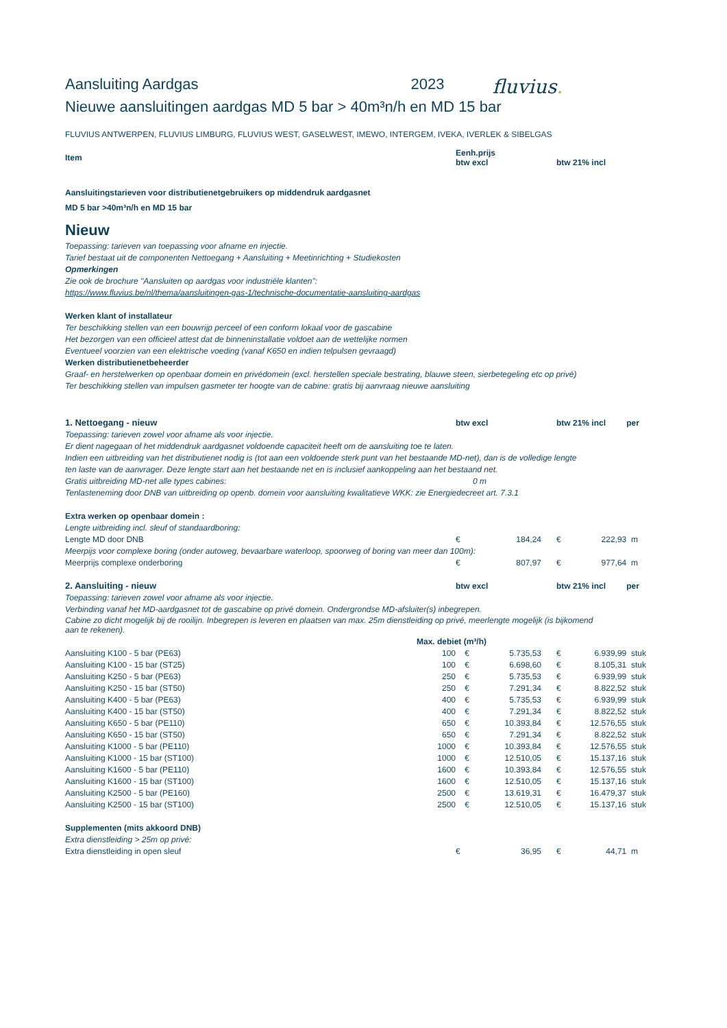Aansluiting Aardgas 2023 fluvius.
Nieuwe aansluitingen aardgas MD 5 bar > 40m³n/h en MD 15 bar
FLUVIUS ANTWERPEN, FLUVIUS LIMBURG, FLUVIUS WEST, GASELWEST, IMEWO, INTERGEM, IVEKA, IVERLEK & SIBELGAS
| Item | | Eenh.prijs btw excl | | | btw 21% incl | | |
| --- | --- | --- | --- | --- | --- | --- | --- |
| Aansluitingstarieven voor distributienetgebruikers op middendruk aardgasnet | | | | | | | |
| MD 5 bar >40m³n/h en MD 15 bar | | | | | | | |
| Nieuw | | | | | | | |
| Toepassing: tarieven van toepassing voor afname en injectie. | | | | | | | |
| Tarief bestaat uit de componenten Nettoegang + Aansluiting + Meetinrichting + Studiekosten | | | | | | | |
| Opmerkingen | | | | | | | |
| Zie ook de brochure "Aansluiten op aardgas voor industriële klanten": | | | | | | | |
| https://www.fluvius.be/nl/thema/aansluitingen-gas-1/technische-documentatie-aansluiting-aardgas | | | | | | | |
| Werken klant of installateur | | | | | | | |
| Ter beschikking stellen van een bouwrijp perceel of een conform lokaal voor de gascabine | | | | | | | |
| Het bezorgen van een officieel attest dat de binneninstallatie voldoet aan de wettelijke normen | | | | | | | |
| Eventueel voorzien van een elektrische voeding (vanaf K650 en indien telpulsen gevraagd) | | | | | | | |
| Werken distributienetbeheerder | | | | | | | |
| Graaf- en herstelwerken op openbaar domein en privédomein (excl. herstellen speciale bestrating, blauwe steen, sierbetegeling etc op privé) | | | | | | | |
| Ter beschikking stellen van impulsen gasmeter ter hoogte van de cabine: gratis bij aanvraag nieuwe aansluiting | | | | | | | |
| 1. Nettoegang - nieuw | | btw excl | | | btw 21% incl | | per |
| Toepassing: tarieven zowel voor afname als voor injectie. | | | | | | | |
| Er dient nagegaan of het middendruk aardgasnet voldoende capaciteit heeft om de aansluiting toe te laten. | | | | | | | |
| Indien een uitbreiding van het distributienet nodig is (tot aan een voldoende sterk punt van het bestaande MD-net), dan is de volledige lengte | | | | | | | |
| ten laste van de aanvrager. Deze lengte start aan het bestaande net en is inclusief aankoppeling aan het bestaand net. | | | | | | | |
| Gratis uitbreiding MD-net alle types cabines: | 0 m | | | | | | |
| Tenlasteneming door DNB van uitbreiding op openb. domein voor aansluiting kwalitatieve WKK: zie Energiedecreet art. 7.3.1 | | | | | | | |
| Extra werken op openbaar domein : | | | | | | | |
| Lengte uitbreiding incl. sleuf of standaardboring: | | | | | | | |
| Lengte MD door DNB | | € | 184,24 | | € 222,93 | | m |
| Meerpijs voor complexe boring (onder autoweg, bevaarbare waterloop, spoorweg of boring van meer dan 100m): | | | | | | | |
| Meerprijs complexe onderboring | | € | 807,97 | | € 977,64 | | m |
| 2. Aansluiting - nieuw | | btw excl | | | btw 21% incl | | per |
| Toepassing: tarieven zowel voor afname als voor injectie. | | | | | | | |
| Verbinding vanaf het MD-aardgasnet tot de gascabine op privé domein. Ondergrondse MD-afsluiter(s) inbegrepen. | | | | | | | |
| Cabine zo dicht mogelijk bij de rooilijn. Inbegrepen is leveren en plaatsen van max. 25m dienstleiding op privé, meerlengte mogelijk (is bijkomend aan te rekenen). | | | | | | | |
| Max. debiet (m³/h) | | | | | | | |
| Aansluiting K100 - 5 bar (PE63) | 100 | € | 5.735,53 | | € 6.939,99 | | stuk |
| Aansluiting K100 - 15 bar (ST25) | 100 | € | 6.698,60 | | € 8.105,31 | | stuk |
| Aansluiting K250 - 5 bar (PE63) | 250 | € | 5.735,53 | | € 6.939,99 | | stuk |
| Aansluiting K250 - 15 bar (ST50) | 250 | € | 7.291,34 | | € 8.822,52 | | stuk |
| Aansluiting K400 - 5 bar (PE63) | 400 | € | 5.735,53 | | € 6.939,99 | | stuk |
| Aansluiting K400 - 15 bar (ST50) | 400 | € | 7.291,34 | | € 8.822,52 | | stuk |
| Aansluiting K650 - 5 bar (PE110) | 650 | € | 10.393,84 | | € 12.576,55 | | stuk |
| Aansluiting K650 - 15 bar (ST50) | 650 | € | 7.291,34 | | € 8.822,52 | | stuk |
| Aansluiting K1000 - 5 bar (PE110) | 1000 | € | 10.393,84 | | € 12.576,55 | | stuk |
| Aansluiting K1000 - 15 bar (ST100) | 1000 | € | 12.510,05 | | € 15.137,16 | | stuk |
| Aansluiting K1600 - 5 bar (PE110) | 1600 | € | 10.393,84 | | € 12.576,55 | | stuk |
| Aansluiting K1600 - 15 bar (ST100) | 1600 | € | 12.510,05 | | € 15.137,16 | | stuk |
| Aansluiting K2500 - 5 bar (PE160) | 2500 | € | 13.619,31 | | € 16.479,37 | | stuk |
| Aansluiting K2500 - 15 bar (ST100) | 2500 | € | 12.510,05 | | € 15.137,16 | | stuk |
| Supplementen (mits akkoord DNB) | | | | | | | |
| Extra dienstleiding > 25m op privé: | | | | | | | |
| Extra dienstleiding in open sleuf | | € | 36,95 | | € 44,71 | | m |